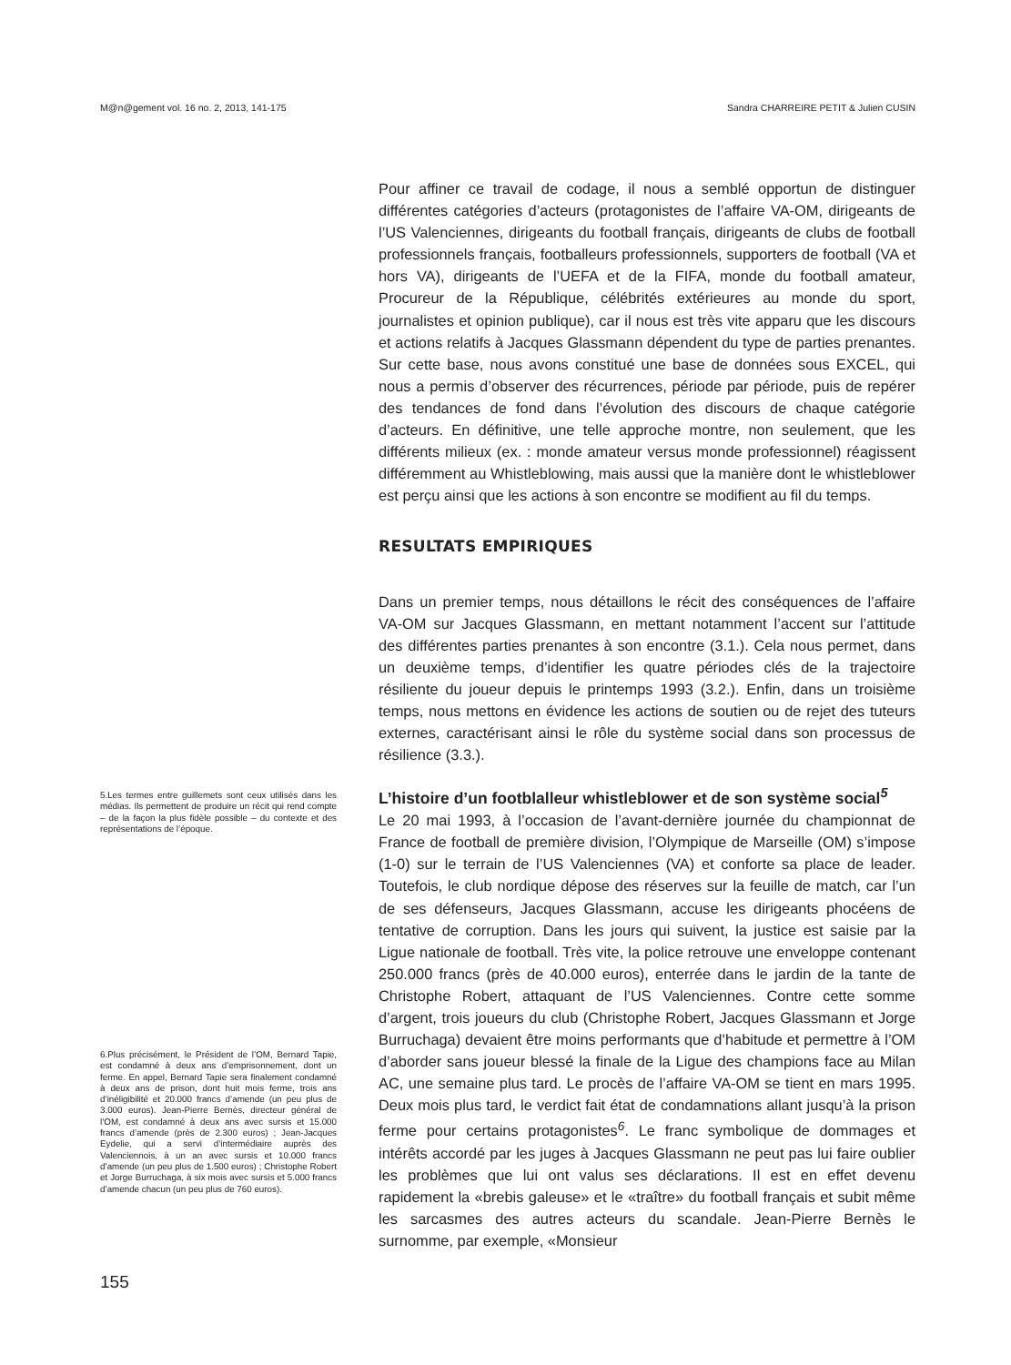M@n@gement vol. 16 no. 2, 2013, 141-175 Sandra CHARREIRE PETIT & Julien CUSIN
Pour affiner ce travail de codage, il nous a semblé opportun de distinguer différentes catégories d’acteurs (protagonistes de l’affaire VA-OM, dirigeants de l’US Valenciennes, dirigeants du football français, dirigeants de clubs de football professionnels français, footballeurs professionnels, supporters de football (VA et hors VA), dirigeants de l’UEFA et de la FIFA, monde du football amateur, Procureur de la République, célébrités extérieures au monde du sport, journalistes et opinion publique), car il nous est très vite apparu que les discours et actions relatifs à Jacques Glassmann dépendent du type de parties prenantes. Sur cette base, nous avons constitué une base de données sous EXCEL, qui nous a permis d’observer des récurrences, période par période, puis de repérer des tendances de fond dans l’évolution des discours de chaque catégorie d’acteurs. En définitive, une telle approche montre, non seulement, que les différents milieux (ex. : monde amateur versus monde professionnel) réagissent différemment au Whistleblowing, mais aussi que la manière dont le whistleblower est perçu ainsi que les actions à son encontre se modifient au fil du temps.
RESULTATS EMPIRIQUES
Dans un premier temps, nous détaillons le récit des conséquences de l’affaire VA-OM sur Jacques Glassmann, en mettant notamment l’accent sur l’attitude des différentes parties prenantes à son encontre (3.1.). Cela nous permet, dans un deuxième temps, d’identifier les quatre périodes clés de la trajectoire résiliente du joueur depuis le printemps 1993 (3.2.). Enfin, dans un troisième temps, nous mettons en évidence les actions de soutien ou de rejet des tuteurs externes, caractérisant ainsi le rôle du système social dans son processus de résilience (3.3.).
L’histoire d’un footblalleur whistleblower et de son système social<sup>5</sup>
Le 20 mai 1993, à l’occasion de l’avant-dernière journée du championnat de France de football de première division, l’Olympique de Marseille (OM) s’impose (1-0) sur le terrain de l’US Valenciennes (VA) et conforte sa place de leader. Toutefois, le club nordique dépose des réserves sur la feuille de match, car l’un de ses défenseurs, Jacques Glassmann, accuse les dirigeants phocéens de tentative de corruption. Dans les jours qui suivent, la justice est saisie par la Ligue nationale de football. Très vite, la police retrouve une enveloppe contenant 250.000 francs (près de 40.000 euros), enterrée dans le jardin de la tante de Christophe Robert, attaquant de l’US Valenciennes. Contre cette somme d’argent, trois joueurs du club (Christophe Robert, Jacques Glassmann et Jorge Burruchaga) devaient être moins performants que d’habitude et permettre à l’OM d’aborder sans joueur blessé la finale de la Ligue des champions face au Milan AC, une semaine plus tard. Le procès de l’affaire VA-OM se tient en mars 1995. Deux mois plus tard, le verdict fait état de condamnations allant jusqu’à la prison ferme pour certains protagonistes<sup>6</sup>. Le franc symbolique de dommages et intérêts accordé par les juges à Jacques Glassmann ne peut pas lui faire oublier les problèmes que lui ont valus ses déclarations. Il est en effet devenu rapidement la «brebis galeuse» et le «traître» du football français et subit même les sarcasmes des autres acteurs du scandale. Jean-Pierre Bernès le surnomme, par exemple, «Monsieur
5.Les termes entre guillemets sont ceux utilisés dans les médias. Ils permettent de produire un récit qui rend compte – de la façon la plus fidèle possible – du contexte et des représentations de l’époque.
6.Plus précisément, le Président de l’OM, Bernard Tapie, est condamné à deux ans d’emprisonnement, dont un ferme. En appel, Bernard Tapie sera finalement condamné à deux ans de prison, dont huit mois ferme, trois ans d’inéligibilité et 20.000 francs d’amende (un peu plus de 3.000 euros). Jean-Pierre Bernès, directeur général de l’OM, est condamné à deux ans avec sursis et 15.000 francs d’amende (près de 2.300 euros) ; Jean-Jacques Eydelie, qui a servi d’intermédiaire auprès des Valenciennois, à un an avec sursis et 10.000 francs d’amende (un peu plus de 1.500 euros) ; Christophe Robert et Jorge Burruchaga, à six mois avec sursis et 5.000 francs d’amende chacun (un peu plus de 760 euros).
155